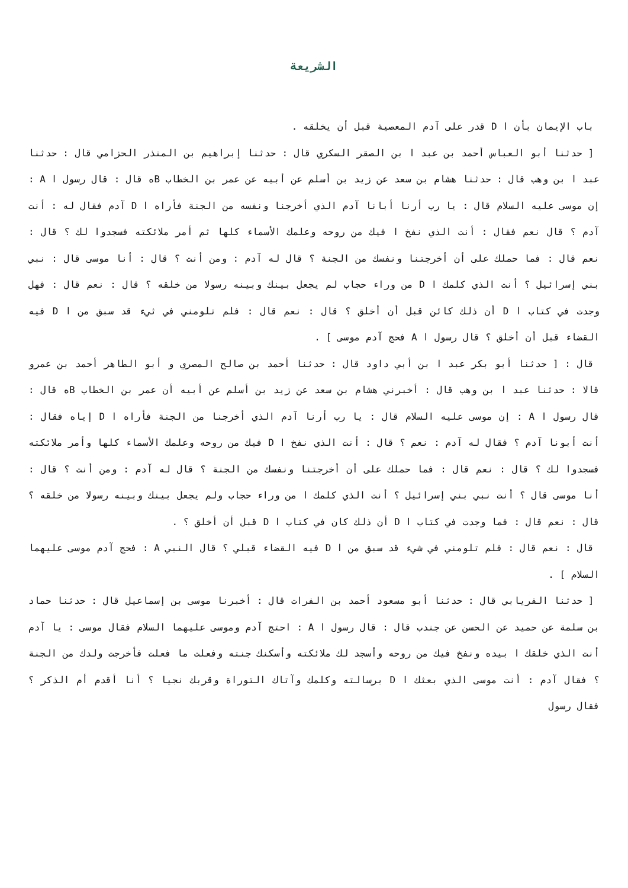الشريعة
باب الإيمان بأن ا D قدر على آدم المعصية قبل أن يخلقه .
[ حدثنا أبو العباس أحمد بن عبد ا بن الصقر السكري قال : حدثنا إبراهيم بن المنذر الحزامي قال : حدثنا عبد ا بن وهب قال : حدثنا هشام بن سعد عن زيد بن أسلم عن أبيه عن عمر بن الخطاب Bه قال : قال رسول ا A : إن موسى عليه السلام قال : يا رب أرنا أبانا آدم الذي أخرجنا ونفسه من الجنة فأراه ا D آدم فقال له : أنت آدم ؟ قال نعم فقال : أنت الذي نفخ ا فيك من روحه وعلمك الأسماء كلها ثم أمر ملائكته فسجدوا لك ؟ قال : نعم قال : فما حملك على أن أخرجتنا ونفسك من الجنة ؟ قال له آدم : ومن أنت ؟ قال : أنا موسى قال : نبي بني إسرائيل ؟ أنت الذي كلمك ا D من وراء حجاب لم يجعل بينك وبينه رسولا من خلقه ؟ قال : نعم قال : فهل وجدت في كتاب ا D أن ذلك كائن قبل أن أخلق ؟ قال : نعم قال : فلم تلومني في ثيء قد سبق من ا D فيه القضاء قبل أن أخلق ؟ قال رسول ا A فحج آدم موسى ] .
قال : [ حدثنا أبو بكر عبد ا بن أبي داود قال : حدثنا أحمد بن صالح المصري و أبو الطاهر أحمد بن عمرو قالا : حدثنا عبد ا بن وهب قال : أخبرني هشام بن سعد عن زيد بن أسلم عن أبيه أن عمر بن الخطاب Bه قال : قال رسول ا A : إن موسى عليه السلام قال : يا رب أرنا آدم الذي أخرجنا من الجنة فأراه ا D إياه فقال : أنت أبونا آدم ؟ فقال له آدم : نعم ؟ قال : أنت الذي نفخ ا D فيك من روحه وعلمك الأسماء كلها وأمر ملائكته فسجدوا لك ؟ قال : نعم قال : فما حملك على أن أخرجتنا ونفسك من الجنة ؟ قال له آدم : ومن أنت ؟ قال : أنا موسى قال ؟ أنت نبي بني إسرائيل ؟ أنت الذي كلمك ا من وراء حجاب ولم يجعل بينك وبينه رسولا من خلقه ؟ قال : نعم قال : فما وجدت في كتاب ا D أن ذلك كان في كتاب ا D قبل أن أخلق ؟ .
قال : نعم قال : فلم تلومني في شيء قد سبق من ا D فيه القضاء قبلي ؟ قال النبي A : فحج آدم موسى عليهما السلام ] .
[ حدثنا الفريابي قال : حدثنا أبو مسعود أحمد بن الفرات قال : أخبرنا موسى بن إسماعيل قال : حدثنا حماد بن سلمة عن حميد عن الحسن عن جندب قال : قال رسول ا A : احتج آدم وموسى عليهما السلام فقال موسى : يا آدم أنت الذي خلقك ا بيده ونفخ فيك من روحه وأسجد لك ملائكته وأسكنك جنته وفعلت ما فعلت فأخرجت ولدك من الجنة ؟ فقال آدم : أنت موسى الذي بعثك ا D برسالته وكلمك وآتاك التوراة وقربك نجيا ؟ أنا أقدم أم الذكر ؟ فقال رسول